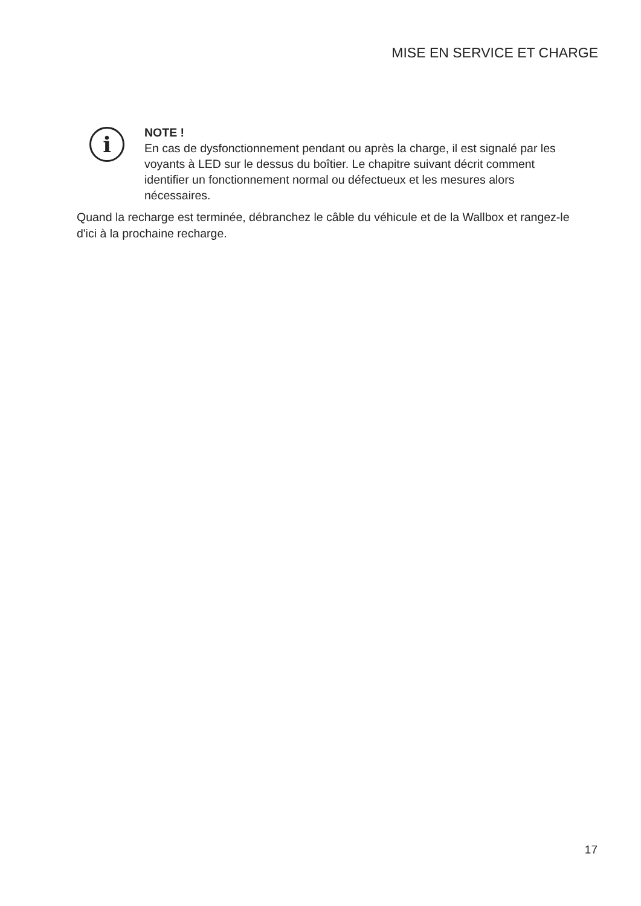MISE EN SERVICE ET CHARGE
i
NOTE !
En cas de dysfonctionnement pendant ou après la charge, il est signalé par les voyants à LED sur le dessus du boîtier. Le chapitre suivant décrit comment identifier un fonctionnement normal ou défectueux et les mesures alors nécessaires.
Quand la recharge est terminée, débranchez le câble du véhicule et de la Wallbox et rangez-le d'ici à la prochaine recharge.
17